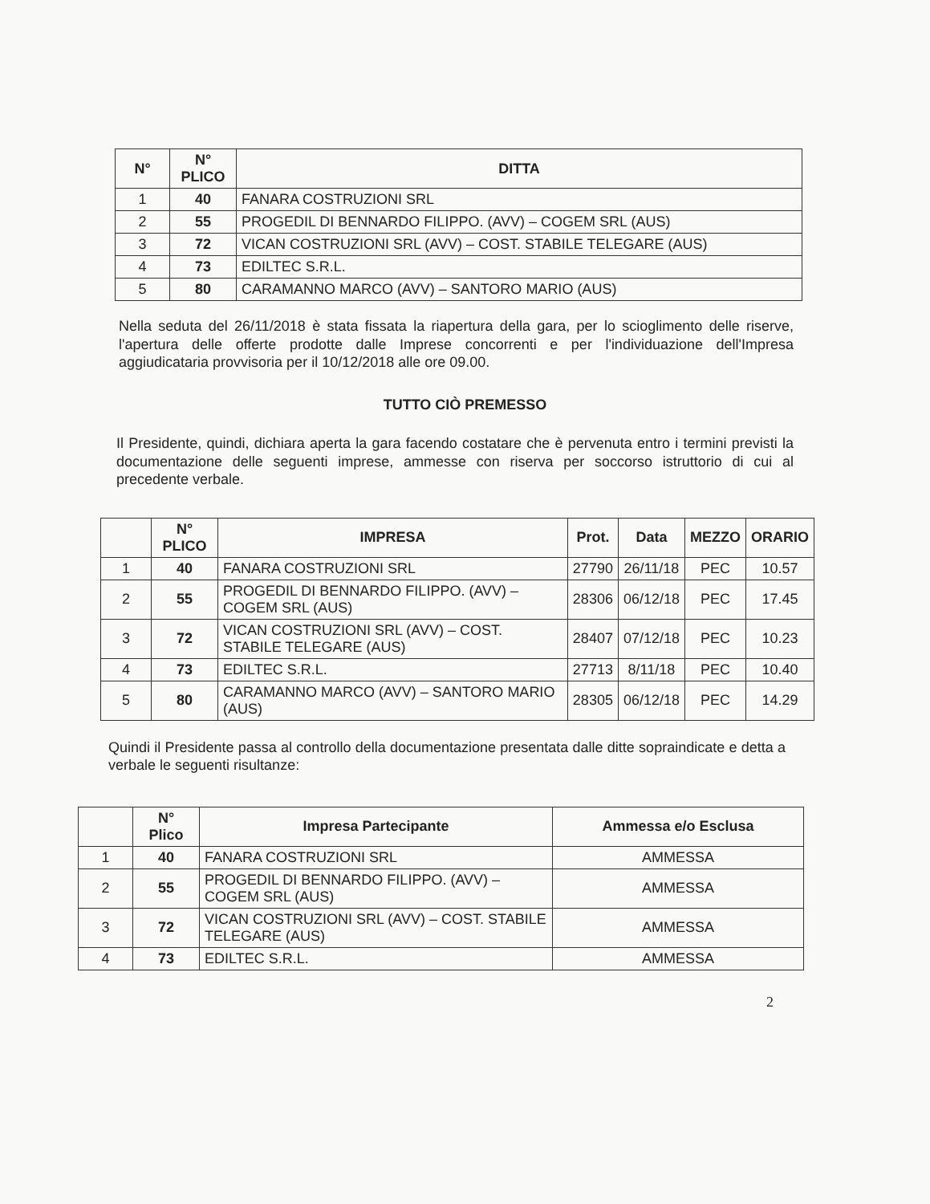| N° | N° PLICO | DITTA |
| --- | --- | --- |
| 1 | 40 | FANARA COSTRUZIONI SRL |
| 2 | 55 | PROGEDIL DI BENNARDO FILIPPO. (AVV) – COGEM SRL (AUS) |
| 3 | 72 | VICAN COSTRUZIONI SRL (AVV) – COST. STABILE TELEGARE (AUS) |
| 4 | 73 | EDILTEC S.R.L. |
| 5 | 80 | CARAMANNO MARCO (AVV) – SANTORO MARIO (AUS) |
Nella seduta del 26/11/2018 è stata fissata la riapertura della gara, per lo scioglimento delle riserve, l'apertura delle offerte prodotte dalle Imprese concorrenti e per l'individuazione dell'Impresa aggiudicataria provvisoria per il 10/12/2018 alle ore 09.00.
TUTTO CIÒ PREMESSO
Il Presidente, quindi, dichiara aperta la gara facendo costatare che è pervenuta entro i termini previsti la documentazione delle seguenti imprese, ammesse con riserva per soccorso istruttorio di cui al precedente verbale.
| | N° PLICO | IMPRESA | Prot. | Data | MEZZO | ORARIO |
| --- | --- | --- | --- | --- | --- | --- |
| 1 | 40 | FANARA COSTRUZIONI SRL | 27790 | 26/11/18 | PEC | 10.57 |
| 2 | 55 | PROGEDIL DI BENNARDO FILIPPO. (AVV) – COGEM SRL (AUS) | 28306 | 06/12/18 | PEC | 17.45 |
| 3 | 72 | VICAN COSTRUZIONI SRL (AVV) – COST. STABILE TELEGARE (AUS) | 28407 | 07/12/18 | PEC | 10.23 |
| 4 | 73 | EDILTEC S.R.L. | 27713 | 8/11/18 | PEC | 10.40 |
| 5 | 80 | CARAMANNO MARCO (AVV) – SANTORO MARIO (AUS) | 28305 | 06/12/18 | PEC | 14.29 |
Quindi il Presidente passa al controllo della documentazione presentata dalle ditte sopraindicate e detta a verbale le seguenti risultanze:
| | N° Plico | Impresa Partecipante | Ammessa e/o Esclusa |
| --- | --- | --- | --- |
| 1 | 40 | FANARA COSTRUZIONI SRL | AMMESSA |
| 2 | 55 | PROGEDIL DI BENNARDO FILIPPO. (AVV) – COGEM SRL (AUS) | AMMESSA |
| 3 | 72 | VICAN COSTRUZIONI SRL (AVV) – COST. STABILE TELEGARE (AUS) | AMMESSA |
| 4 | 73 | EDILTEC S.R.L. | AMMESSA |
2